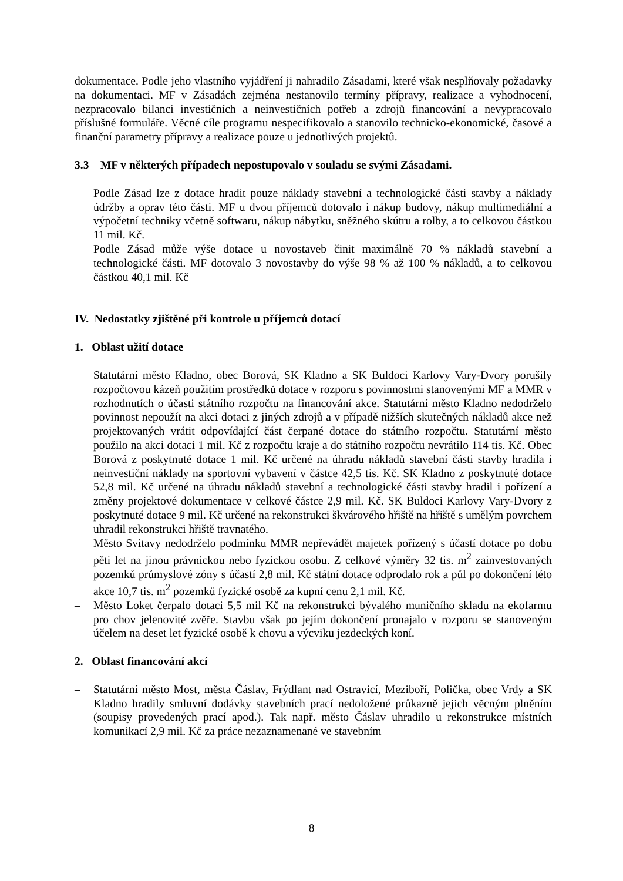dokumentace. Podle jeho vlastního vyjádření ji nahradilo Zásadami, které však nesplňovaly požadavky na dokumentaci. MF v Zásadách zejména nestanovilo termíny přípravy, realizace a vyhodnocení, nezpracovalo bilanci investičních a neinvestičních potřeb a zdrojů financování a nevypracovalo příslušné formuláře. Věcné cíle programu nespecifikovalo a stanovilo technicko-ekonomické, časové a finanční parametry přípravy a realizace pouze u jednotlivých projektů.
3.3 MF v některých případech nepostupovalo v souladu se svými Zásadami.
– Podle Zásad lze z dotace hradit pouze náklady stavební a technologické části stavby a náklady údržby a oprav této části. MF u dvou příjemců dotovalo i nákup budovy, nákup multimediální a výpočetní techniky včetně softwaru, nákup nábytku, sněžného skútru a rolby, a to celkovou částkou 11 mil. Kč.
– Podle Zásad může výše dotace u novostaveb činit maximálně 70 % nákladů stavební a technologické části. MF dotovalo 3 novostavby do výše 98 % až 100 % nákladů, a to celkovou částkou 40,1 mil. Kč
IV. Nedostatky zjištěné při kontrole u příjemců dotací
1. Oblast užití dotace
– Statutární město Kladno, obec Borová, SK Kladno a SK Buldoci Karlovy Vary-Dvory porušily rozpočtovou kázeň použitím prostředků dotace v rozporu s povinnostmi stanovenými MF a MMR v rozhodnutích o účasti státního rozpočtu na financování akce. Statutární město Kladno nedodrželo povinnost nepoužít na akci dotaci z jiných zdrojů a v případě nižších skutečných nákladů akce než projektovaných vrátit odpovídající část čerpané dotace do státního rozpočtu. Statutární město použilo na akci dotaci 1 mil. Kč z rozpočtu kraje a do státního rozpočtu nevrátilo 114 tis. Kč. Obec Borová z poskytnuté dotace 1 mil. Kč určené na úhradu nákladů stavební části stavby hradila i neinvestiční náklady na sportovní vybavení v částce 42,5 tis. Kč. SK Kladno z poskytnuté dotace 52,8 mil. Kč určené na úhradu nákladů stavební a technologické části stavby hradil i pořízení a změny projektové dokumentace v celkové částce 2,9 mil. Kč. SK Buldoci Karlovy Vary-Dvory z poskytnuté dotace 9 mil. Kč určené na rekonstrukci škvárového hřiště na hřiště s umělým povrchem uhradil rekonstrukci hřiště travnatého.
– Město Svitavy nedodrželo podmínku MMR nepřevádět majetek pořízený s účastí dotace po dobu pěti let na jinou právnickou nebo fyzickou osobu. Z celkové výměry 32 tis. m<sup>2</sup> zainvestovaných pozemků průmyslové zóny s účastí 2,8 mil. Kč státní dotace odprodalo rok a půl po dokončení této akce 10,7 tis. m<sup>2</sup> pozemků fyzické osobě za kupní cenu 2,1 mil. Kč.
– Město Loket čerpalo dotaci 5,5 mil Kč na rekonstrukci bývalého muničního skladu na ekofarmu pro chov jelenovité zvěře. Stavbu však po jejím dokončení pronajalo v rozporu se stanoveným účelem na deset let fyzické osobě k chovu a výcviku jezdeckých koní.
2. Oblast financování akcí
– Statutární město Most, města Čáslav, Frýdlant nad Ostravicí, Meziboří, Polička, obec Vrdy a SK Kladno hradily smluvní dodávky stavebních prací nedoložené průkazně jejich věcným plněním (soupisy provedených prací apod.). Tak např. město Čáslav uhradilo u rekonstrukce místních komunikací 2,9 mil. Kč za práce nezaznamenané ve stavebním
8